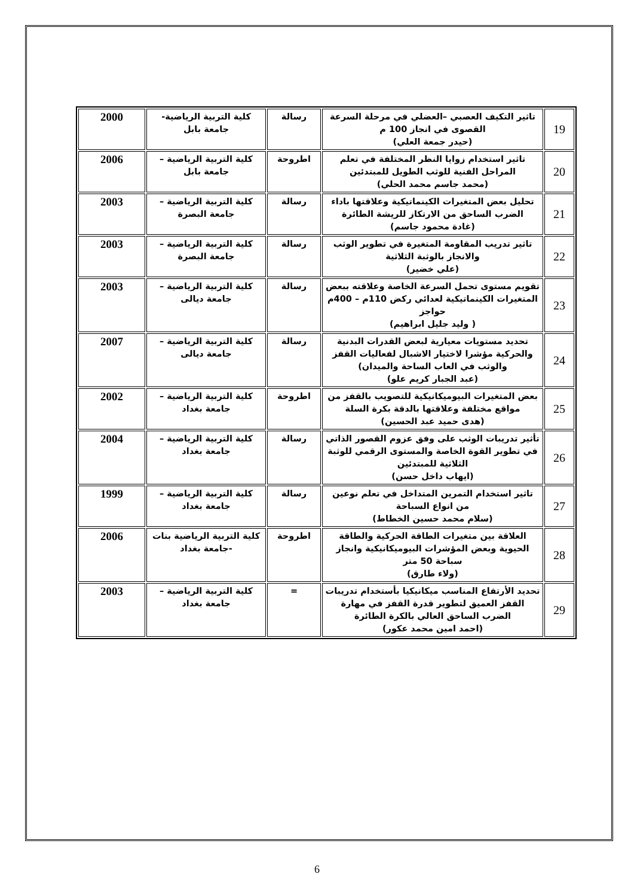| 19 | تاثير التكيف العصبي –العضلي في مرحلة السرعة القصوى في انجاز 100 م (حيدر جمعة العلي) | رسالة | كلية التربية الرياضية- جامعة بابل | 2000 |
| 20 | تاثير استخدام زوايا النظر المختلفة في تعلم المراحل الفنية للوثب الطويل للمبتدئين (محمد جاسم محمد الحلي) | اطروحة | كلية التربية الرياضية – جامعة بابل | 2006 |
| 21 | تحليل بعض المتغيرات الكينماتيكية وعلاقتها باداء الضرب الساحق من الارتكاز للريشة الطائرة (غادة محمود جاسم) | رسالة | كلية التربية الرياضية – جامعة البصرة | 2003 |
| 22 | تاثير تدريب المقاومة المتغيرة في تطوير الوثب والانجاز بالوثبة الثلاثية (علي خضير) | رسالة | كلية التربية الرياضية – جامعة البصرة | 2003 |
| 23 | تقويم مستوى تحمل السرعة الخاصة وعلاقته ببعض المتغيرات الكينماتيكية لعدائي ركض 110م – 400م حواجز ( وليد جليل ابراهيم) | رسالة | كلية التربية الرياضية – جامعة ديالى | 2003 |
| 24 | تحديد مستويات معيارية لبعض القدرات البدنية والحركية مؤشرا لاختيار الاشبال لفعاليات القفز والوثب في العاب الساحة والميدان) (عبد الجبار كريم علو) | رسالة | كلية التربية الرياضية – جامعة ديالى | 2007 |
| 25 | بعض المتغيرات البيوميكانيكية للتصويب بالقفز من مواقع مختلفة وعلاقتها بالدقة بكرة السلة (هدى حميد عبد الحسين) | اطروحة | كلية التربية الرياضية – جامعة بغداد | 2002 |
| 26 | تأثير تدريبات الوثب على وفق عزوم القصور الذاتي في تطوير القوة الخاصة والمستوى الرقمي للوثبة الثلاثية للمبتدئين (ايهاب داخل حسن) | رسالة | كلية التربية الرياضية – جامعة بغداد | 2004 |
| 27 | تاثير استخدام التمرين المتداخل في تعلم نوعين من انواع السباحة (سلام محمد حسين الخطاط) | رسالة | كلية التربية الرياضية – جامعة بغداد | 1999 |
| 28 | العلاقة بين متغيرات الطاقة الحركية والطاقة الحيوية وبعض المؤشرات البيوميكانيكية وانجاز سباحة 50 متر (ولاء طارق) | اطروحة | كلية التربية الرياضية بنات -جامعة بغداد | 2006 |
| 29 | تحديد الأرتفاع المناسب ميكانيكيا بأستخدام تدريبات القفز العميق لتطوير قدرة القفز في مهارة الضرب الساحق العالي بالكرة الطائرة (احمد امين محمد عكور) | = | كلية التربية الرياضية – جامعة بغداد | 2003 |
6